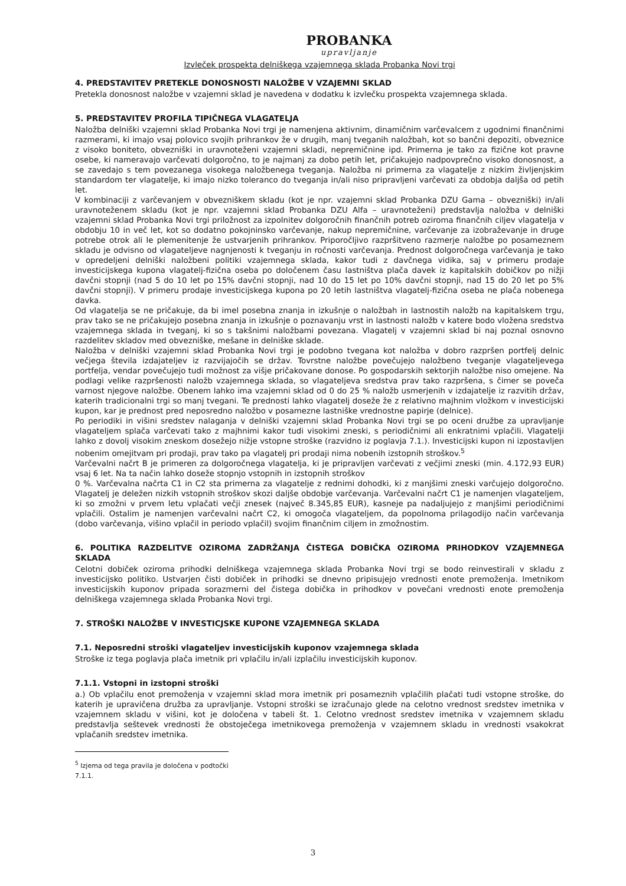PROBANKA
upravljanje
Izvleček prospekta delniškega vzajemnega sklada Probanka Novi trgi
4. PREDSTAVITEV PRETEKLE DONOSNOSTI NALOŽBE V VZAJEMNI SKLAD
Pretekla donosnost naložbe v vzajemni sklad je navedena v dodatku k izvlečku prospekta vzajemnega sklada.
5. PREDSTAVITEV PROFILA TIPIČNEGA VLAGATELJA
Naložba delniški vzajemni sklad Probanka Novi trgi je namenjena aktivnim, dinamičnim varčevalcem z ugodnimi finančnimi razmerami, ki imajo vsaj polovico svojih prihrankov že v drugih, manj tveganih naložbah, kot so bančni depoziti, obveznice z visoko boniteto, obvezniški in uravnoteženi vzajemni skladi, nepremičnine ipd. Primerna je tako za fizične kot pravne osebe, ki nameravajo varčevati dolgoročno, to je najmanj za dobo petih let, pričakujejo nadpovprečno visoko donosnost, a se zavedajo s tem povezanega visokega naložbenega tveganja. Naložba ni primerna za vlagatelje z nizkim življenjskim standardom ter vlagatelje, ki imajo nizko toleranco do tveganja in/ali niso pripravljeni varčevati za obdobja daljša od petih let.
V kombinaciji z varčevanjem v obvezniškem skladu (kot je npr. vzajemni sklad Probanka DZU Gama – obvezniški) in/ali uravnoteženem skladu (kot je npr. vzajemni sklad Probanka DZU Alfa – uravnoteženi) predstavlja naložba v delniški vzajemni sklad Probanka Novi trgi priložnost za izpolnitev dolgoročnih finančnih potreb oziroma finančnih ciljev vlagatelja v obdobju 10 in več let, kot so dodatno pokojninsko varčevanje, nakup nepremičnine, varčevanje za izobraževanje in druge potrebe otrok ali le plemenitenje že ustvarjenih prihrankov. Priporočljivo razpršitveno razmerje naložbe po posameznem skladu je odvisno od vlagateljeve nagnjenosti k tveganju in ročnosti varčevanja. Prednost dolgoročnega varčevanja je tako v opredeljeni delniški naložbeni politiki vzajemnega sklada, kakor tudi z davčnega vidika, saj v primeru prodaje investicijskega kupona vlagatelj-fizična oseba po določenem času lastništva plača davek iz kapitalskih dobičkov po nižji davčni stopnji (nad 5 do 10 let po 15% davčni stopnji, nad 10 do 15 let po 10% davčni stopnji, nad 15 do 20 let po 5% davčni stopnji). V primeru prodaje investicijskega kupona po 20 letih lastništva vlagatelj-fizična oseba ne plača nobenega davka.
Od vlagatelja se ne pričakuje, da bi imel posebna znanja in izkušnje o naložbah in lastnostih naložb na kapitalskem trgu, prav tako se ne pričakujejo posebna znanja in izkušnje o poznavanju vrst in lastnosti naložb v katere bodo vložena sredstva vzajemnega sklada in tveganj, ki so s takšnimi naložbami povezana. Vlagatelj v vzajemni sklad bi naj poznal osnovno razdelitev skladov med obvezniške, mešane in delniške sklade.
Naložba v delniški vzajemni sklad Probanka Novi trgi je podobno tvegana kot naložba v dobro razpršen portfelj delnic večjega števila izdajateljev iz razvijajočih se držav. Tovrstne naložbe povečujejo naložbeno tveganje vlagateljevega portfelja, vendar povečujejo tudi možnost za višje pričakovane donose. Po gospodarskih sektorjih naložbe niso omejene. Na podlagi velike razpršenosti naložb vzajemnega sklada, so vlagateljeva sredstva prav tako razpršena, s čimer se poveča varnost njegove naložbe. Obenem lahko ima vzajemni sklad od 0 do 25 % naložb usmerjenih v izdajatelje iz razvitih držav, katerih tradicionalni trgi so manj tvegani. Te prednosti lahko vlagatelj doseže že z relativno majhnim vložkom v investicijski kupon, kar je prednost pred neposredno naložbo v posamezne lastniške vrednostne papirje (delnice).
Po periodiki in višini sredstev nalaganja v delniški vzajemni sklad Probanka Novi trgi se po oceni družbe za upravljanje vlagateljem splača varčevati tako z majhnimi kakor tudi visokimi zneski, s periodičnimi ali enkratnimi vplačili. Vlagatelji lahko z dovolj visokim zneskom dosežejo nižje vstopne stroške (razvidno iz poglavja 7.1.). Investicijski kupon ni izpostavljen nobenim omejitvam pri prodaji, prav tako pa vlagatelj pri prodaji nima nobenih izstopnih stroškov.<sup>5</sup>
Varčevalni načrt B je primeren za dolgoročnega vlagatelja, ki je pripravljen varčevati z večjimi zneski (min. 4.172,93 EUR) vsaj 6 let. Na ta način lahko doseže stopnjo vstopnih in izstopnih stroškov
0 %. Varčevalna načrta C1 in C2 sta primerna za vlagatelje z rednimi dohodki, ki z manjšimi zneski varčujejo dolgoročno. Vlagatelj je deležen nizkih vstopnih stroškov skozi daljše obdobje varčevanja. Varčevalni načrt C1 je namenjen vlagateljem, ki so zmožni v prvem letu vplačati večji znesek (največ 8.345,85 EUR), kasneje pa nadaljujejo z manjšimi periodičnimi vplačili. Ostalim je namenjen varčevalni načrt C2, ki omogoča vlagateljem, da popolnoma prilagodijo način varčevanja (dobo varčevanja, višino vplačil in periodo vplačil) svojim finančnim ciljem in zmožnostim.
6. POLITIKA RAZDELITVE OZIROMA ZADRŽANJA ČISTEGA DOBIČKA OZIROMA PRIHODKOV VZAJEMNEGA SKLADA
Celotni dobiček oziroma prihodki delniškega vzajemnega sklada Probanka Novi trgi se bodo reinvestirali v skladu z investicijsko politiko. Ustvarjen čisti dobiček in prihodki se dnevno pripisujejo vrednosti enote premoženja. Imetnikom investicijskih kuponov pripada sorazmerni del čistega dobička in prihodkov v povečani vrednosti enote premoženja delniškega vzajemnega sklada Probanka Novi trgi.
7. STROŠKI NALOŽBE V INVESTICJSKE KUPONE VZAJEMNEGA SKLADA
7.1. Neposredni stroški vlagateljev investicijskih kuponov vzajemnega sklada
Stroške iz tega poglavja plača imetnik pri vplačilu in/ali izplačilu investicijskih kuponov.
7.1.1. Vstopni in izstopni stroški
a.) Ob vplačilu enot premoženja v vzajemni sklad mora imetnik pri posameznih vplačilih plačati tudi vstopne stroške, do katerih je upravičena družba za upravljanje. Vstopni stroški se izračunajo glede na celotno vrednost sredstev imetnika v vzajemnem skladu v višini, kot je določena v tabeli št. 1. Celotno vrednost sredstev imetnika v vzajemnem skladu predstavlja seštevek vrednosti že obstoječega imetnikovega premoženja v vzajemnem skladu in vrednosti vsakokrat vplačanih sredstev imetnika.
<sup>5</sup> Izjema od tega pravila je določena v podtočki 7.1.1.
3